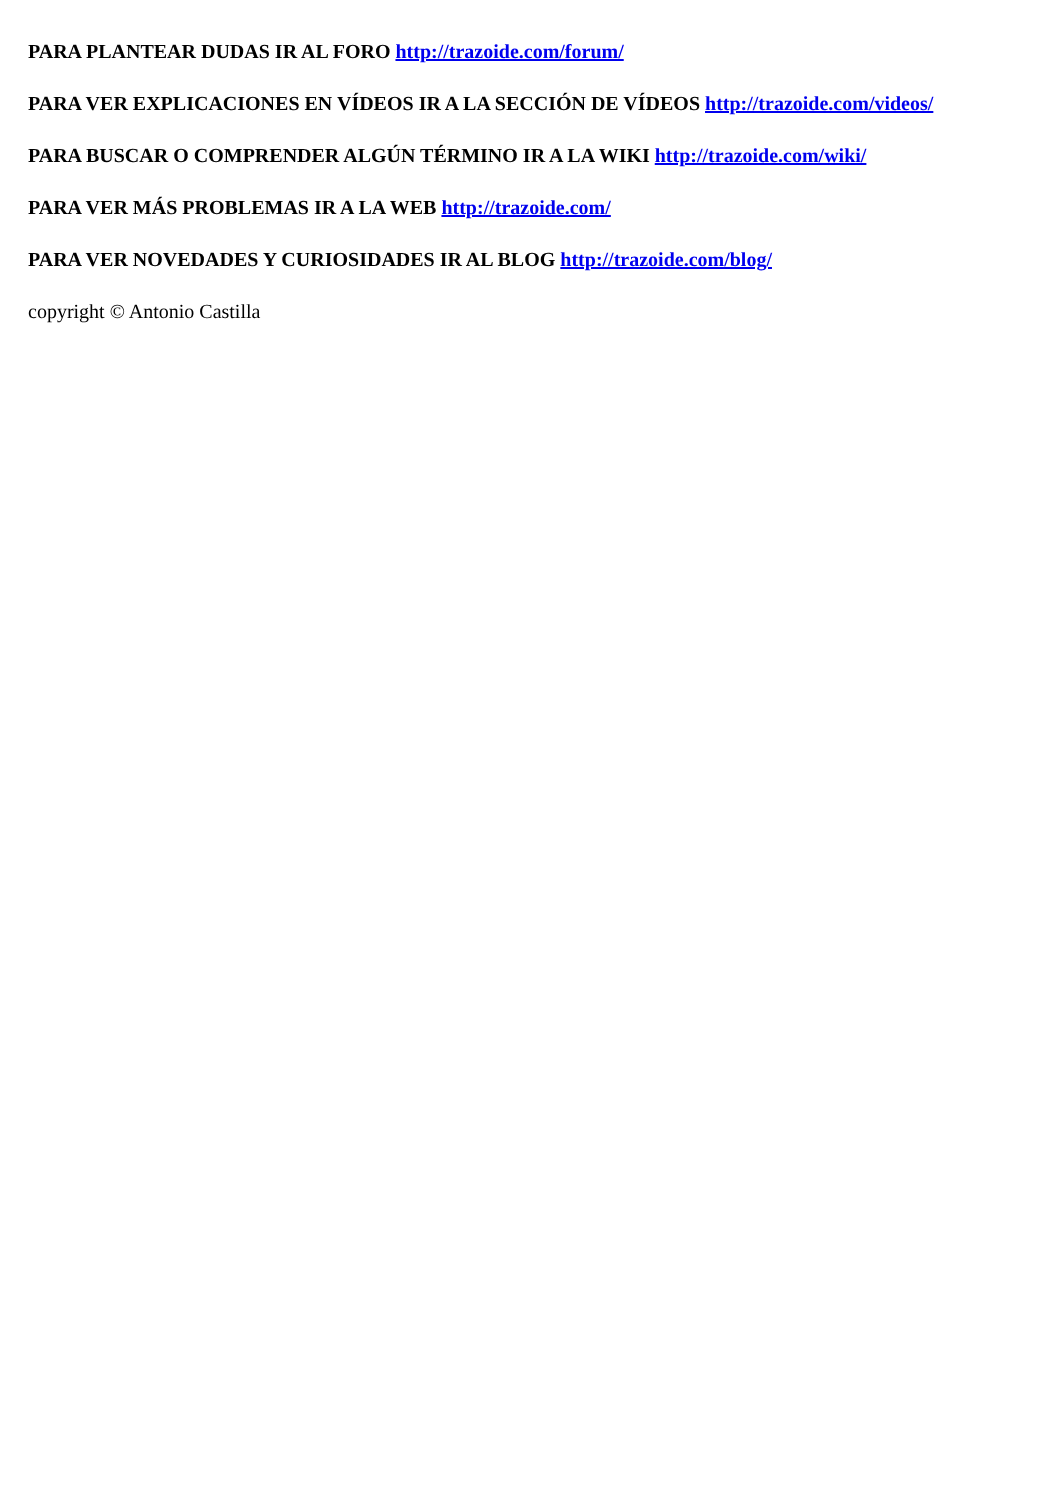PARA PLANTEAR DUDAS IR AL FORO http://trazoide.com/forum/
PARA VER EXPLICACIONES EN VÍDEOS IR A LA SECCIÓN DE VÍDEOS http://trazoide.com/videos/
PARA BUSCAR O COMPRENDER ALGÚN TÉRMINO IR A LA WIKI http://trazoide.com/wiki/
PARA VER MÁS PROBLEMAS IR A LA WEB http://trazoide.com/
PARA VER NOVEDADES Y CURIOSIDADES IR AL BLOG http://trazoide.com/blog/
copyright © Antonio Castilla